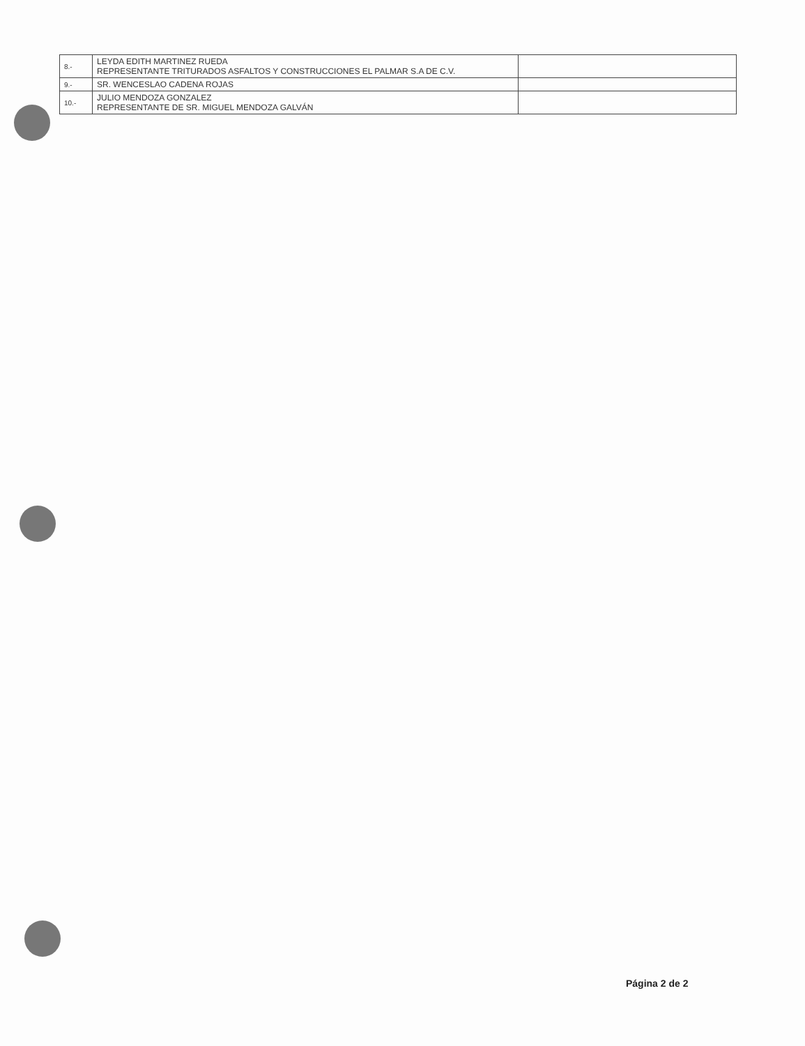| 8.- | LEYDA EDITH MARTINEZ RUEDA REPRESENTANTE TRITURADOS ASFALTOS Y CONSTRUCCIONES EL PALMAR S.A DE C.V. | |
| 9.- | SR. WENCESLAO CADENA ROJAS | |
| 10.- | JULIO MENDOZA GONZALEZ REPRESENTANTE DE SR. MIGUEL MENDOZA GALVÁN | |
Página 2 de 2